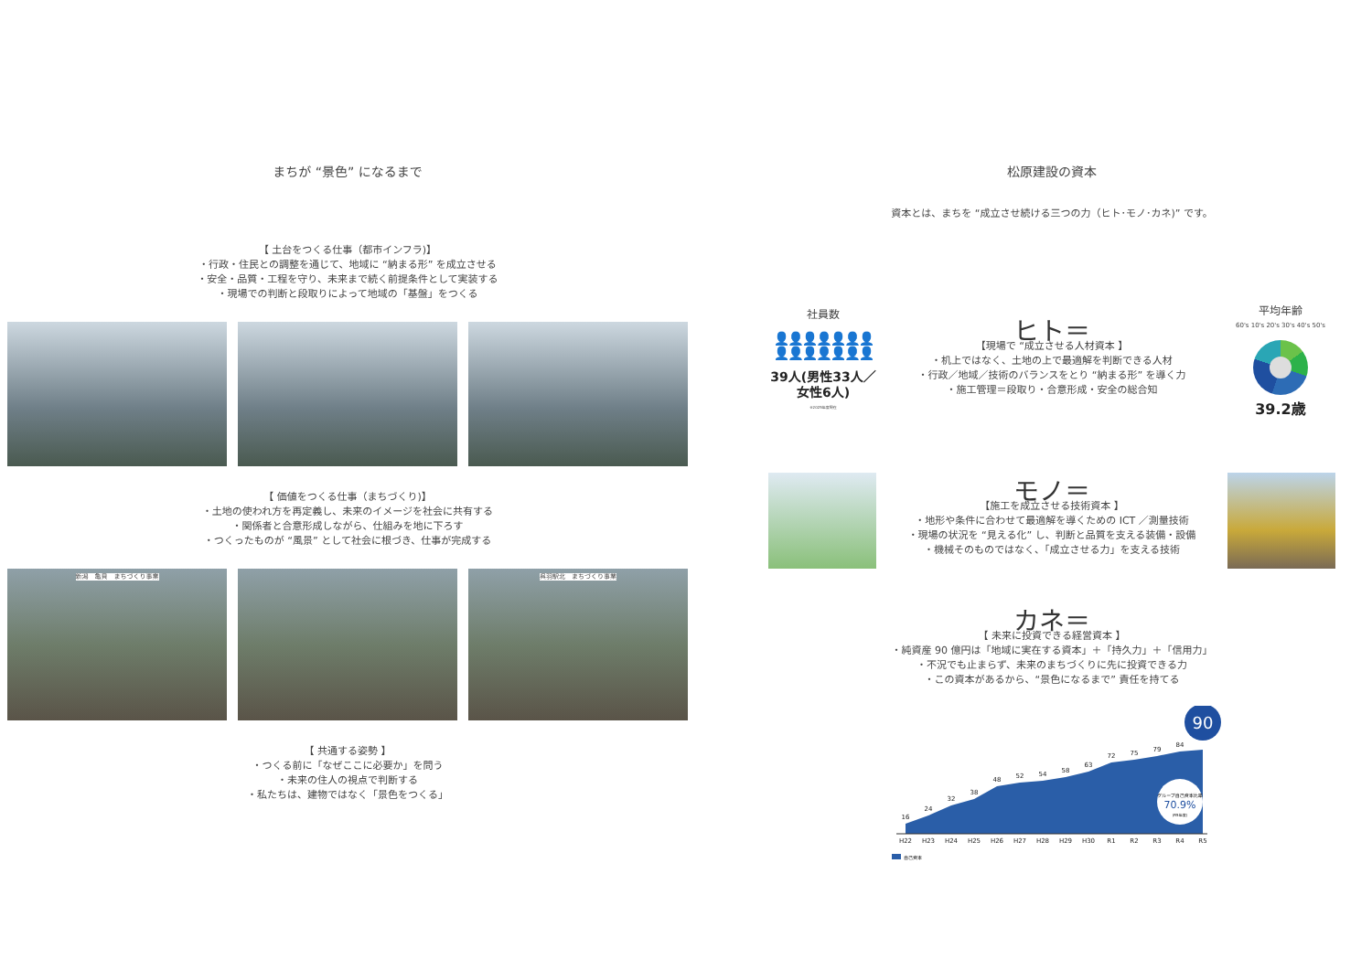まちが “景色” になるまで
【 土台をつくる仕事（都市インフラ)】
・行政・住民との調整を通じて、地域に “納まる形” を成立させる
・安全・品質・工程を守り、未来まで続く前提条件として実装する
・現場での判断と段取りによって地域の「基盤」をつくる
【 価値をつくる仕事（まちづくり)】
・土地の使われ方を再定義し、未来のイメージを社会に共有する
・関係者と合意形成しながら、仕組みを地に下ろす
・つくったものが “風景” として社会に根づき、仕事が完成する
新潟　亀貝　まちづくり事業 呉羽駅北　まちづくり事業
【 共通する姿勢 】
・つくる前に「なぜここに必要か」を問う
・未来の住人の視点で判断する
・私たちは、建物ではなく「景色をつくる」
松原建設の資本
資本とは、まちを “成立させ続ける三つの力（ヒト･モノ･カネ)” です。
社員数
👤👤👤👤👤👤👤
👤👤👤👤👤👤👤
39人(男性33人／女性6人)
※2025年度現在
ヒト＝
【現場で “成立させる人材資本 】
・机上ではなく、土地の上で最適解を判断できる人材
・行政／地域／技術のバランスをとり “納まる形” を導く力
・施工管理＝段取り・合意形成・安全の総合知
平均年齢
60's 10's 20's 30's 40's 50's
39.2歳
モノ＝
【施工を成立させる技術資本 】
・地形や条件に合わせて最適解を導くための ICT ／測量技術
・現場の状況を “見える化” し、判断と品質を支える装備・設備
・機械そのものではなく、「成立させる力」を支える技術
カネ＝
【 未来に投資できる経営資本 】
・純資産 90 億円は「地域に実在する資本」＋「持久力」＋「信用力」
・不況でも止まらず、未来のまちづくりに先に投資できる力
・この資本があるから、“景色になるまで” 責任を持てる
90
16
24
32
38
48
52
54
58
63
72
75
79
84
H22
H23
H24
H25
H26
H27
H28
H29
H30
R1
R2
R3
R4
R5
グループ自己資本比率
70.9%
(R5年度)
自己資本